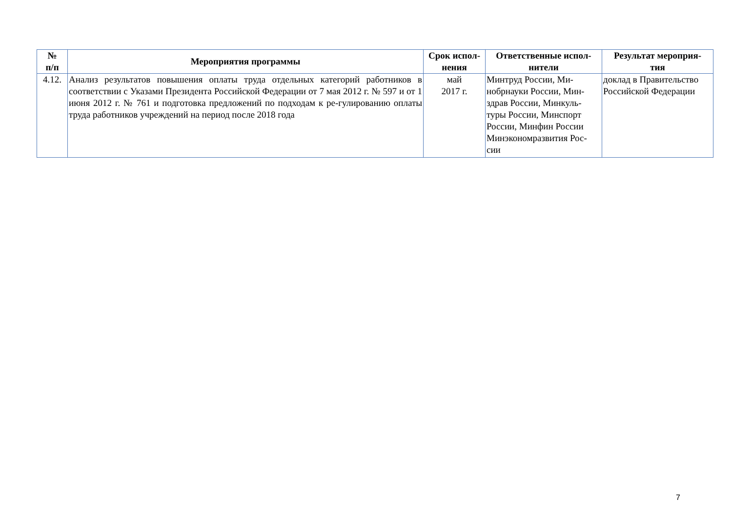| № п/п | Мероприятия программы | Срок испол- нения | Ответственные испол- нители | Результат мероприя- тия |
| --- | --- | --- | --- | --- |
| 4.12. | Анализ результатов повышения оплаты труда отдельных категорий работников в соответствии с Указами Президента Российской Федерации от 7 мая 2012 г. № 597 и от 1 июня 2012 г. № 761 и подготовка предложений по подходам к ре-гулированию оплаты труда работников учреждений на период после 2018 года | май 2017 г. | Минтруд России, Ми-нобрнауки России, Мин-здрав России, Минкуль-туры России, Минспорт России, Минфин России Минэкономразвития Рос-сии | доклад в Правительство Российской Федерации |
7